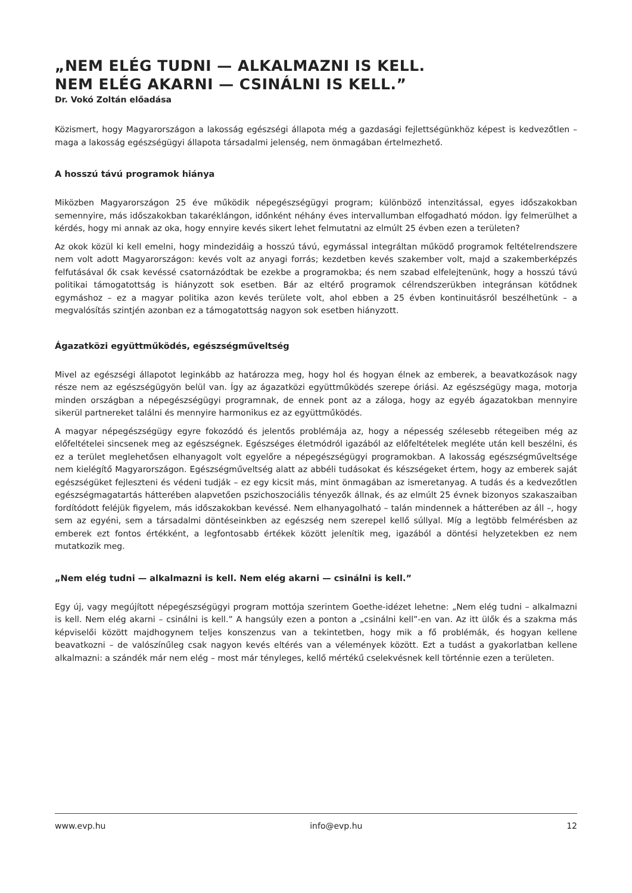„NEM ELÉG TUDNI — ALKALMAZNI IS KELL.
NEM ELÉG AKARNI — CSINÁLNI IS KELL.”
Dr. Vokó Zoltán előadása
Közismert, hogy Magyarországon a lakosság egészségi állapota még a gazdasági fejlettségünkhöz képest is kedvezőtlen – maga a lakosság egészségügyi állapota társadalmi jelenség, nem önmagában értelmezhető.
A hosszú távú programok hiánya
Miközben Magyarországon 25 éve működik népegészségügyi program; különböző intenzitással, egyes időszakokban semennyire, más időszakokban takaréklángon, időnként néhány éves intervallumban elfogadható módon. Így felmerülhet a kérdés, hogy mi annak az oka, hogy ennyire kevés sikert lehet felmutatni az elmúlt 25 évben ezen a területen?
Az okok közül ki kell emelni, hogy mindezidáig a hosszú távú, egymással integráltan működő programok feltételrendszere nem volt adott Magyarországon: kevés volt az anyagi forrás; kezdetben kevés szakember volt, majd a szakemberképzés felfutásával ők csak kevéssé csatornázódtak be ezekbe a programokba; és nem szabad elfelejtenünk, hogy a hosszú távú politikai támogatottság is hiányzott sok esetben. Bár az eltérő programok célrendszerükben integránsan kötődnek egymáshoz – ez a magyar politika azon kevés területe volt, ahol ebben a 25 évben kontinuitásról beszélhetünk – a megvalósítás szintjén azonban ez a támogatottság nagyon sok esetben hiányzott.
Ágazatközi együttműködés, egészségműveltség
Mivel az egészségi állapotot leginkább az határozza meg, hogy hol és hogyan élnek az emberek, a beavatkozások nagy része nem az egészségügyön belül van. Így az ágazatközi együttműködés szerepe óriási. Az egészségügy maga, motorja minden országban a népegészségügyi programnak, de ennek pont az a záloga, hogy az egyéb ágazatokban mennyire sikerül partnereket találni és mennyire harmonikus ez az együttműködés.
A magyar népegészségügy egyre fokozódó és jelentős problémája az, hogy a népesség szélesebb rétegeiben még az előfeltételei sincsenek meg az egészségnek. Egészséges életmódról igazából az előfeltételek megléte után kell beszélni, és ez a terület meglehetősen elhanyagolt volt egyelőre a népegészségügyi programokban. A lakosság egészségműveltsége nem kielégítő Magyarországon. Egészségműveltség alatt az abbéli tudásokat és készségeket értem, hogy az emberek saját egészségüket fejleszteni és védeni tudják – ez egy kicsit más, mint önmagában az ismeretanyag. A tudás és a kedvezőtlen egészségmagatartás hátterében alapvetően pszichoszociális tényezők állnak, és az elmúlt 25 évnek bizonyos szakaszaiban fordítódott feléjük figyelem, más időszakokban kevéssé. Nem elhanyagolható – talán mindennek a hátterében az áll –, hogy sem az egyéni, sem a társadalmi döntéseinkben az egészség nem szerepel kellő súllyal. Míg a legtöbb felmérésben az emberek ezt fontos értékként, a legfontosabb értékek között jelenítik meg, igazából a döntési helyzetekben ez nem mutatkozik meg.
„Nem elég tudni — alkalmazni is kell. Nem elég akarni — csinálni is kell.”
Egy új, vagy megújított népegészségügyi program mottója szerintem Goethe-idézet lehetne: „Nem elég tudni – alkalmazni is kell. Nem elég akarni – csinálni is kell.” A hangsúly ezen a ponton a „csinálni kell”-en van. Az itt ülők és a szakma más képviselői között majdhogynem teljes konszenzus van a tekintetben, hogy mik a fő problémák, és hogyan kellene beavatkozni – de valószínűleg csak nagyon kevés eltérés van a vélemények között. Ezt a tudást a gyakorlatban kellene alkalmazni: a szándék már nem elég – most már tényleges, kellő mértékű cselekvésnek kell történnie ezen a területen.
www.evp.hu info@evp.hu 12